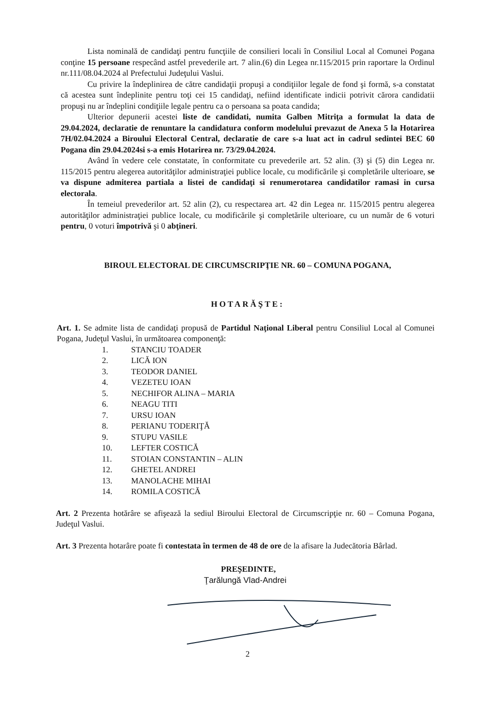Lista nominală de candidaţi pentru funcţiile de consilieri locali în Consiliul Local al Comunei Pogana conţine 15 persoane respecând astfel prevederile art. 7 alin.(6) din Legea nr.115/2015 prin raportare la Ordinul nr.111/08.04.2024 al Prefectului Judeţului Vaslui.
Cu privire la îndeplinirea de către candidaţii propuşi a condiţiilor legale de fond şi formă, s-a constatat că acestea sunt îndeplinite pentru toţi cei 15 candidaţi, nefiind identificate indicii potrivit cărora candidatii propuşi nu ar îndeplini condiţiile legale pentru ca o persoana sa poata candida;
Ulterior depunerii acestei liste de candidati, numita Galben Mitriţa a formulat la data de 29.04.2024, declaratie de renuntare la candidatura conform modelului prevazut de Anexa 5 la Hotarirea 7H/02.04.2024 a Biroului Electoral Central, declaratie de care s-a luat act in cadrul sedintei BEC 60 Pogana din 29.04.2024si s-a emis Hotarirea nr. 73/29.04.2024.
Având în vedere cele constatate, în conformitate cu prevederile art. 52 alin. (3) şi (5) din Legea nr. 115/2015 pentru alegerea autorităţilor administraţiei publice locale, cu modificările şi completările ulterioare, se va dispune admiterea partiala a listei de candidaţi si renumerotarea candidatilor ramasi in cursa electorala.
În temeiul prevederilor art. 52 alin (2), cu respectarea art. 42 din Legea nr. 115/2015 pentru alegerea autorităţilor administraţiei publice locale, cu modificările şi completările ulterioare, cu un număr de 6 voturi pentru, 0 voturi împotrivă şi 0 abţineri.
BIROUL ELECTORAL DE CIRCUMSCRIPŢIE NR. 60 – COMUNA POGANA,
HOTARĂŞTE:
Art. 1. Se admite lista de candidaţi propusă de Partidul Naţional Liberal pentru Consiliul Local al Comunei Pogana, Judeţul Vaslui, în următoarea componenţă:
1. STANCIU TOADER
2. LICĂ ION
3. TEODOR DANIEL
4. VEZETEU IOAN
5. NECHIFOR ALINA – MARIA
6. NEAGU TITI
7. URSU IOAN
8. PERIANU TODERIŢĂ
9. STUPU VASILE
10. LEFTER COSTICĂ
11. STOIAN CONSTANTIN – ALIN
12. GHETEL ANDREI
13. MANOLACHE MIHAI
14. ROMILA COSTICĂ
Art. 2 Prezenta hotărâre se afişează la sediul Biroului Electoral de Circumscripţie nr. 60 – Comuna Pogana, Judeţul Vaslui.
Art. 3 Prezenta hotarâre poate fi contestata în termen de 48 de ore de la afisare la Judecătoria Bârlad.
PREŞEDINTE,
Ţarălungă Vlad-Andrei
2